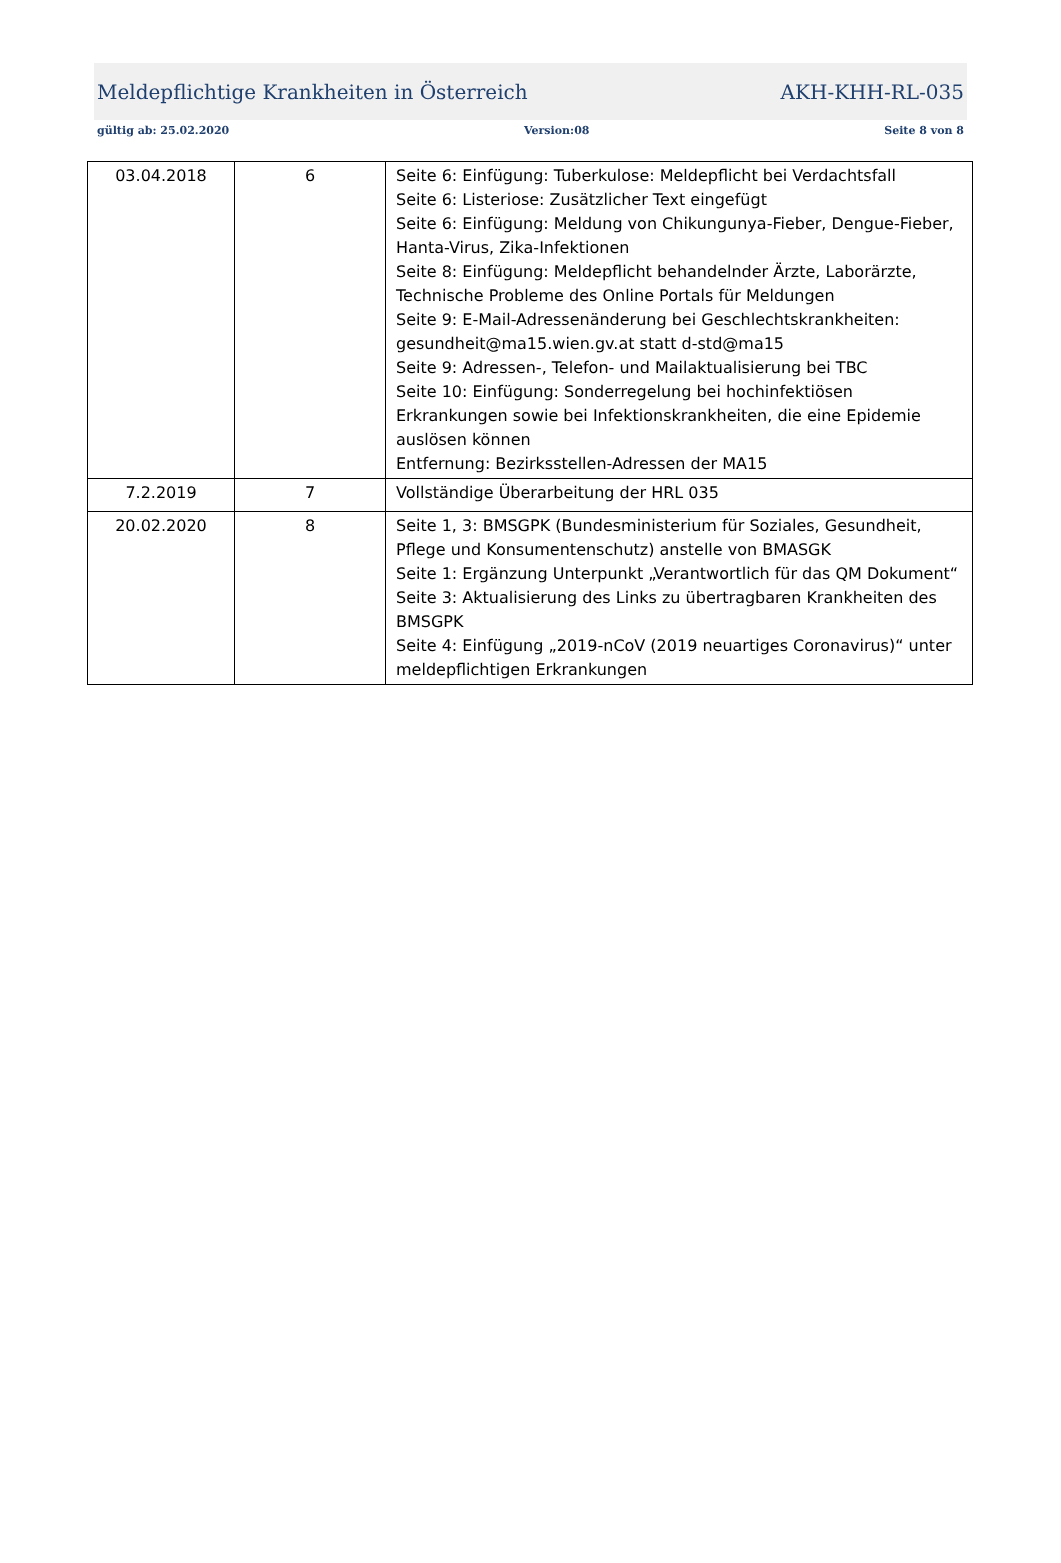Meldepflichtige Krankheiten in Österreich AKH-KHH-RL-035
gültig ab: 25.02.2020 Version:08 Seite 8 von 8
| 03.04.2018 | 6 | Seite 6: Einfügung: Tuberkulose: Meldepflicht bei Verdachtsfall Seite 6: Listeriose: Zusätzlicher Text eingefügt Seite 6: Einfügung: Meldung von Chikungunya-Fieber, Dengue-Fieber, Hanta-Virus, Zika-Infektionen Seite 8: Einfügung: Meldepflicht behandelnder Ärzte, Laborärzte, Technische Probleme des Online Portals für Meldungen Seite 9: E-Mail-Adressenänderung bei Geschlechtskrankheiten: gesundheit@ma15.wien.gv.at statt d-std@ma15 Seite 9: Adressen-, Telefon- und Mailaktualisierung bei TBC Seite 10: Einfügung: Sonderregelung bei hochinfektiösen Erkrankungen sowie bei Infektionskrankheiten, die eine Epidemie auslösen können Entfernung: Bezirksstellen-Adressen der MA15 |
| 7.2.2019 | 7 | Vollständige Überarbeitung der HRL 035 |
| 20.02.2020 | 8 | Seite 1, 3: BMSGPK (Bundesministerium für Soziales, Gesundheit, Pflege und Konsumentenschutz) anstelle von BMASGK Seite 1: Ergänzung Unterpunkt „Verantwortlich für das QM Dokument“ Seite 3: Aktualisierung des Links zu übertragbaren Krankheiten des BMSGPK Seite 4: Einfügung „2019-nCoV (2019 neuartiges Coronavirus)“ unter meldepflichtigen Erkrankungen |